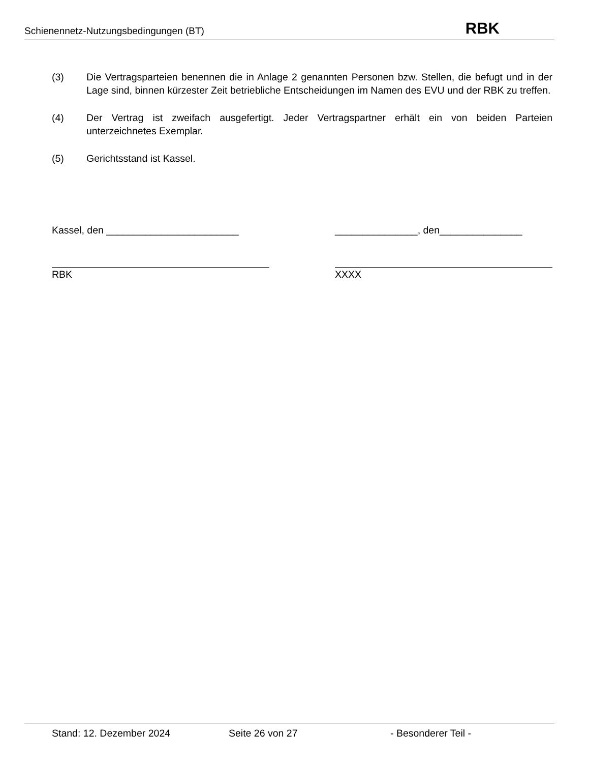Schienennetz-Nutzungsbedingungen (BT) RBK
(3) Die Vertragsparteien benennen die in Anlage 2 genannten Personen bzw. Stellen, die befugt und in der Lage sind, binnen kürzester Zeit betriebliche Entscheidungen im Namen des EVU und der RBK zu treffen.
(4) Der Vertrag ist zweifach ausgefertigt. Jeder Vertragspartner erhält ein von beiden Parteien unterzeichnetes Exemplar.
(5) Gerichtsstand ist Kassel.
Kassel, den ________________________ _______________, den_______________
RBK XXXX
Stand: 12. Dezember 2024 Seite 26 von 27 - Besonderer Teil -